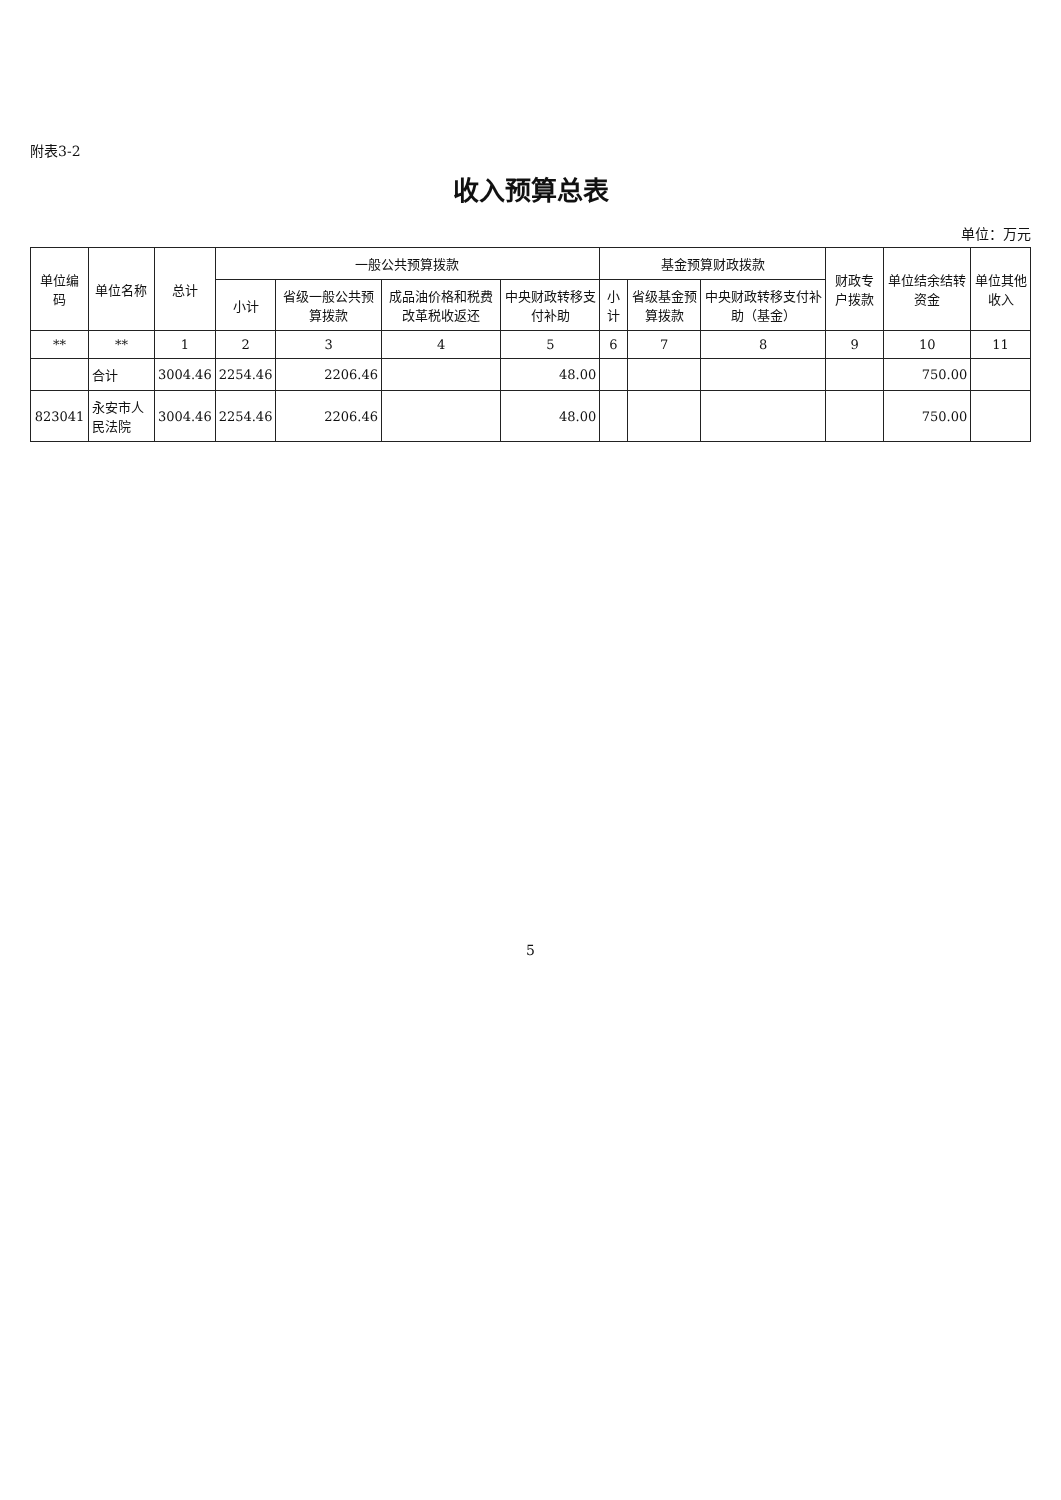附表3-2
收入预算总表
单位：万元
| 单位编码 | 单位名称 | 总计 | 一般公共预算拨款 | | | | 基金预算财政拨款 | | | 财政专户拨款 | 单位结余结转资金 | 单位其他收入 |
| --- | --- | --- | --- | --- | --- | --- | --- | --- | --- | --- | --- | --- |
| | | | 小计 | 省级一般公共预算拨款 | 成品油价格和税费改革税收返还 | 中央财政转移支付补助 | 小计 | 省级基金预算拨款 | 中央财政转移支付补助（基金） | | | |
| ** | ** | 1 | 2 | 3 | 4 | 5 | 6 | 7 | 8 | 9 | 10 | 11 |
| | 合计 | 3004.46 | 2254.46 | 2206.46 | | 48.00 | | | | | 750.00 | |
| 823041 | 永安市人民法院 | 3004.46 | 2254.46 | 2206.46 | | 48.00 | | | | | 750.00 | |
5